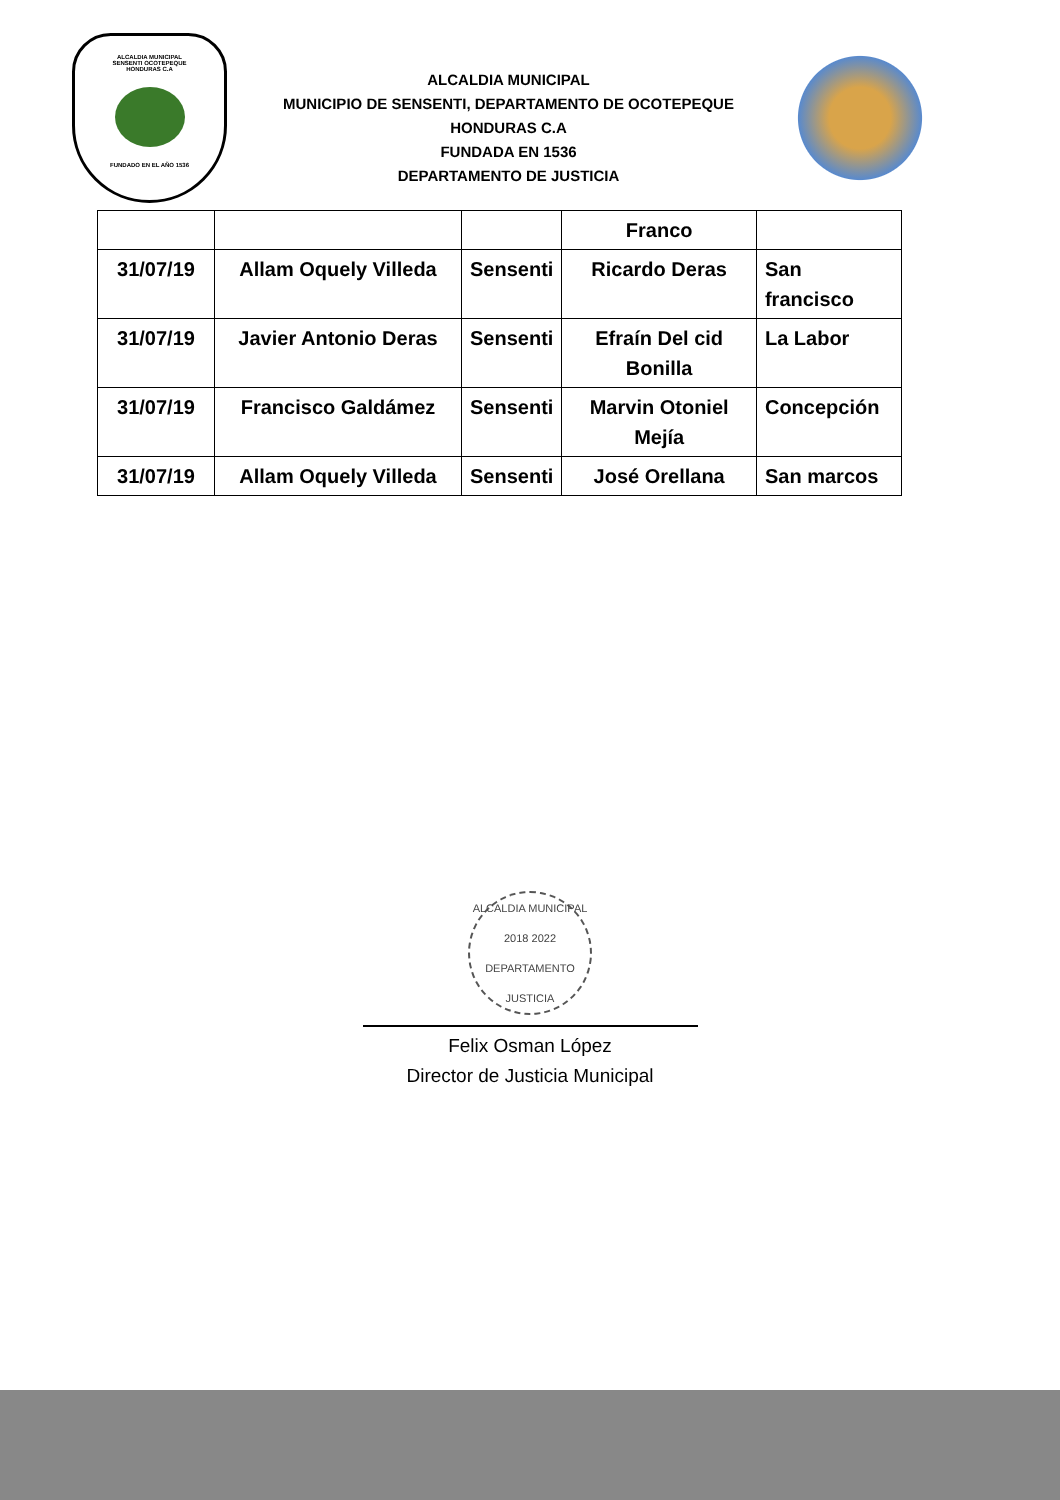ALCALDIA MUNICIPAL
SENSENTI OCOTEPEQUE
HONDURAS C.A
FUNDADO EN EL AÑO 1536
ALCALDIA MUNICIPAL
MUNICIPIO DE SENSENTI, DEPARTAMENTO DE OCOTEPEQUE
HONDURAS C.A
FUNDADA EN 1536
DEPARTAMENTO DE JUSTICIA
| | | | Franco | |
| 31/07/19 | Allam Oquely Villeda | Sensenti | Ricardo Deras | San francisco |
| 31/07/19 | Javier Antonio Deras | Sensenti | Efraín Del cid Bonilla | La Labor |
| 31/07/19 | Francisco Galdámez | Sensenti | Marvin Otoniel Mejía | Concepción |
| 31/07/19 | Allam Oquely Villeda | Sensenti | José Orellana | San marcos |
ALCALDIA MUNICIPAL
2018 2022
DEPARTAMENTO JUSTICIA
Felix Osman López
Director de Justicia Municipal